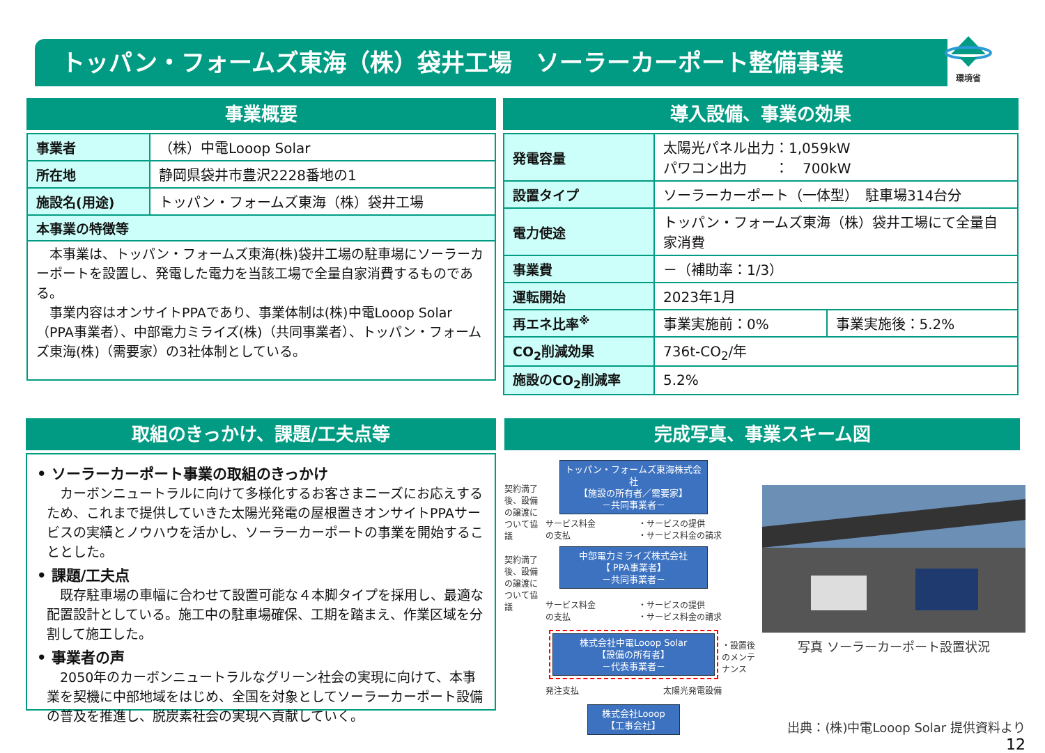トッパン・フォームズ東海（株）袋井工場　ソーラーカーポート整備事業
環境省
事業概要
| 事業者 | （株）中電Looop Solar |
| 所在地 | 静岡県袋井市豊沢2228番地の1 |
| 施設名(用途) | トッパン・フォームズ東海（株）袋井工場 |
| 本事業の特徴等 | |
| 本事業は、トッパン・フォームズ東海(株)袋井工場の駐車場にソーラーカーポートを設置し、発電した電力を当該工場で全量自家消費するものである。 事業内容はオンサイトPPAであり、事業体制は(株)中電Looop Solar（PPA事業者）、中部電力ミライズ(株)（共同事業者）、トッパン・フォームズ東海(株)（需要家）の3社体制としている。 | |
導入設備、事業の効果
| 発電容量 | 太陽光パネル出力：1,059kW パワコン出力 ： 700kW | |
| 設置タイプ | ソーラーカーポート（一体型） 駐車場314台分 | |
| 電力使途 | トッパン・フォームズ東海（株）袋井工場にて全量自家消費 | |
| 事業費 | －（補助率：1/3） | |
| 運転開始 | 2023年1月 | |
| 再エネ比率<sup>※</sup> | 事業実施前：0% | 事業実施後：5.2% |
| CO<sub>2</sub>削減効果 | 736t-CO<sub>2</sub>/年 | |
| 施設のCO<sub>2</sub>削減率 | 5.2% | |
取組のきっかけ、課題/工夫点等
• ソーラーカーポート事業の取組のきっかけ
カーボンニュートラルに向けて多様化するお客さまニーズにお応えするため、これまで提供していきた太陽光発電の屋根置きオンサイトPPAサービスの実績とノウハウを活かし、ソーラーカーポートの事業を開始することとした。
• 課題/工夫点
既存駐車場の車幅に合わせて設置可能な４本脚タイプを採用し、最適な配置設計としている。施工中の駐車場確保、工期を踏まえ、作業区域を分割して施工した。
• 事業者の声
2050年のカーボンニュートラルなグリーン社会の実現に向けて、本事業を契機に中部地域をはじめ、全国を対象としてソーラーカーポート設備の普及を推進し、脱炭素社会の実現へ貢献していく。
完成写真、事業スキーム図
契約満了後、設備の譲渡について協議
契約満了後、設備の譲渡について協議
トッパン・フォームズ東海株式会社
【施設の所有者／需要家】
－共同事業者－
サービス料金
の支払 ・サービスの提供
・サービス料金の請求
中部電力ミライズ株式会社
【 PPA事業者】
－共同事業者－
サービス料金
の支払 ・サービスの提供
・サービス料金の請求
株式会社中電Looop Solar
【設備の所有者】
－代表事業者－
発注支払 太陽光発電設備
株式会社Looop
【工事会社】
・設置後のメンテナンス
写真 ソーラーカーポート設置状況
出典：(株)中電Looop Solar 提供資料より　12